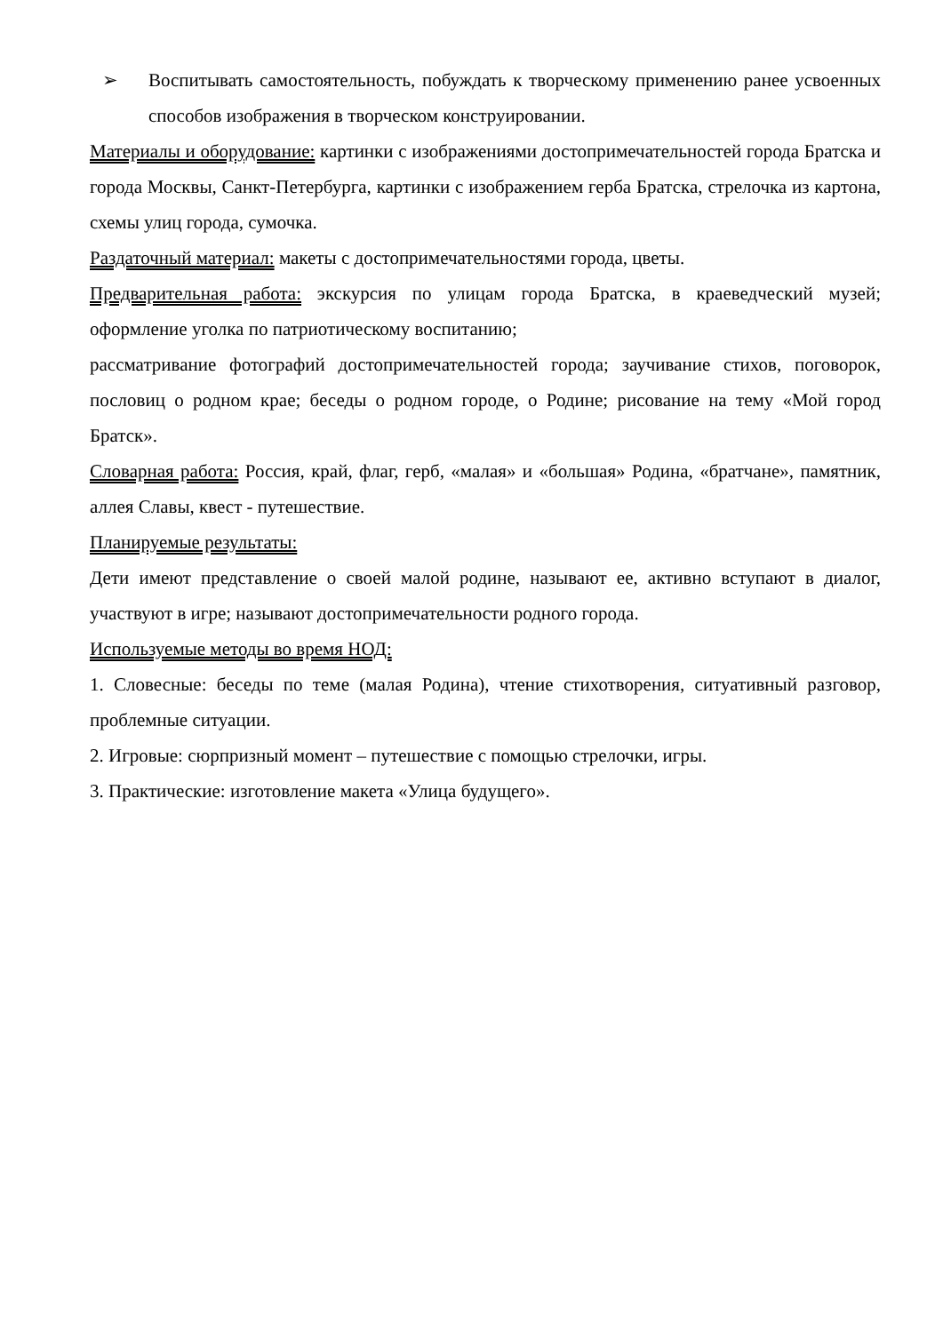➢ Воспитывать самостоятельность, побуждать к творческому применению ранее усвоенных способов изображения в творческом конструировании.
Материалы и оборудование: картинки с изображениями достопримечательностей города Братска и города Москвы, Санкт-Петербурга, картинки с изображением герба Братска, стрелочка из картона, схемы улиц города, сумочка.
Раздаточный материал: макеты с достопримечательностями города, цветы.
Предварительная работа: экскурсия по улицам города Братска, в краеведческий музей; оформление уголка по патриотическому воспитанию;
рассматривание фотографий достопримечательностей города; заучивание стихов, поговорок, пословиц о родном крае; беседы о родном городе, о Родине; рисование на тему «Мой город Братск».
Словарная работа: Россия, край, флаг, герб, «малая» и «большая» Родина, «братчане», памятник, аллея Славы, квест - путешествие.
Планируемые результаты:
Дети имеют представление о своей малой родине, называют ее, активно вступают в диалог, участвуют в игре; называют достопримечательности родного города.
Используемые методы во время НОД:
1. Словесные: беседы по теме (малая Родина), чтение стихотворения, ситуативный разговор, проблемные ситуации.
2. Игровые: сюрпризный момент – путешествие с помощью стрелочки, игры.
3. Практические: изготовление макета «Улица будущего».